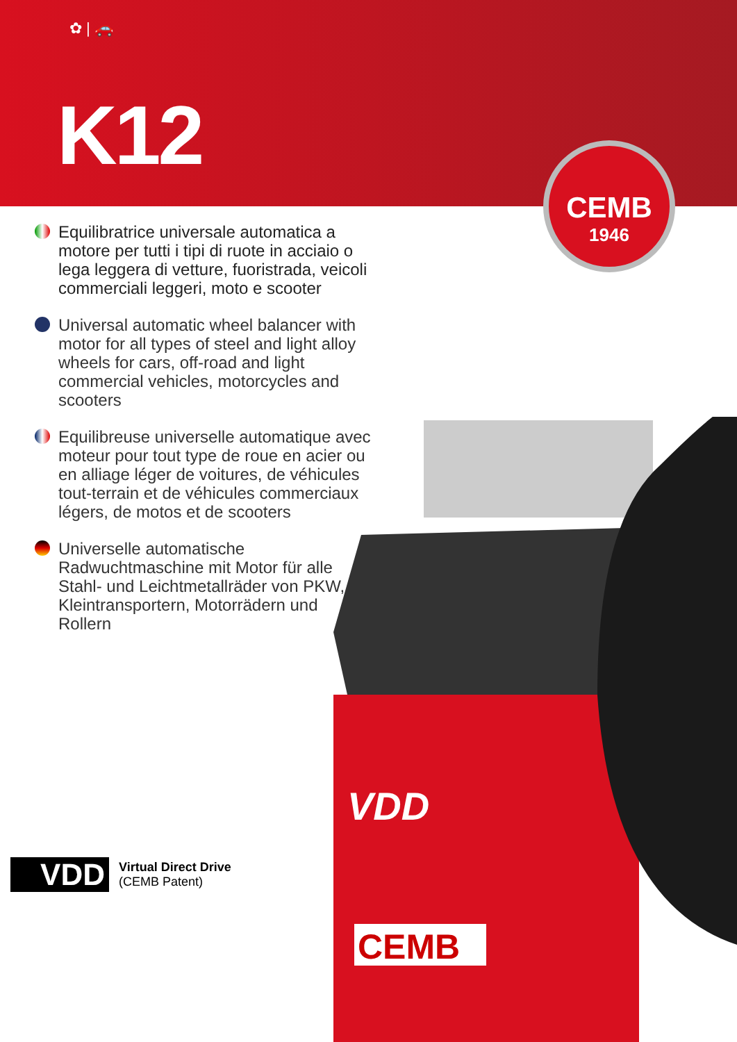✿ | 🚗
K12
CEMB
1946
Equilibratrice universale automatica a motore per tutti i tipi di ruote in acciaio o lega leggera di vetture, fuoristrada, veicoli commerciali leggeri, moto e scooter
Universal automatic wheel balancer with motor for all types of steel and light alloy wheels for cars, off-road and light commercial vehicles, motorcycles and scooters
Equilibreuse universelle automatique avec moteur pour tout type de roue en acier ou en alliage léger de voitures, de véhicules tout-terrain et de véhicules commerciaux légers, de motos et de scooters
Universelle automatische Radwuchtmaschine mit Motor für alle Stahl- und Leichtmetallräder von PKW, Kleintransportern, Motorrädern und Rollern
CEMB
VDD
VDD
Virtual Direct Drive
(CEMB Patent)